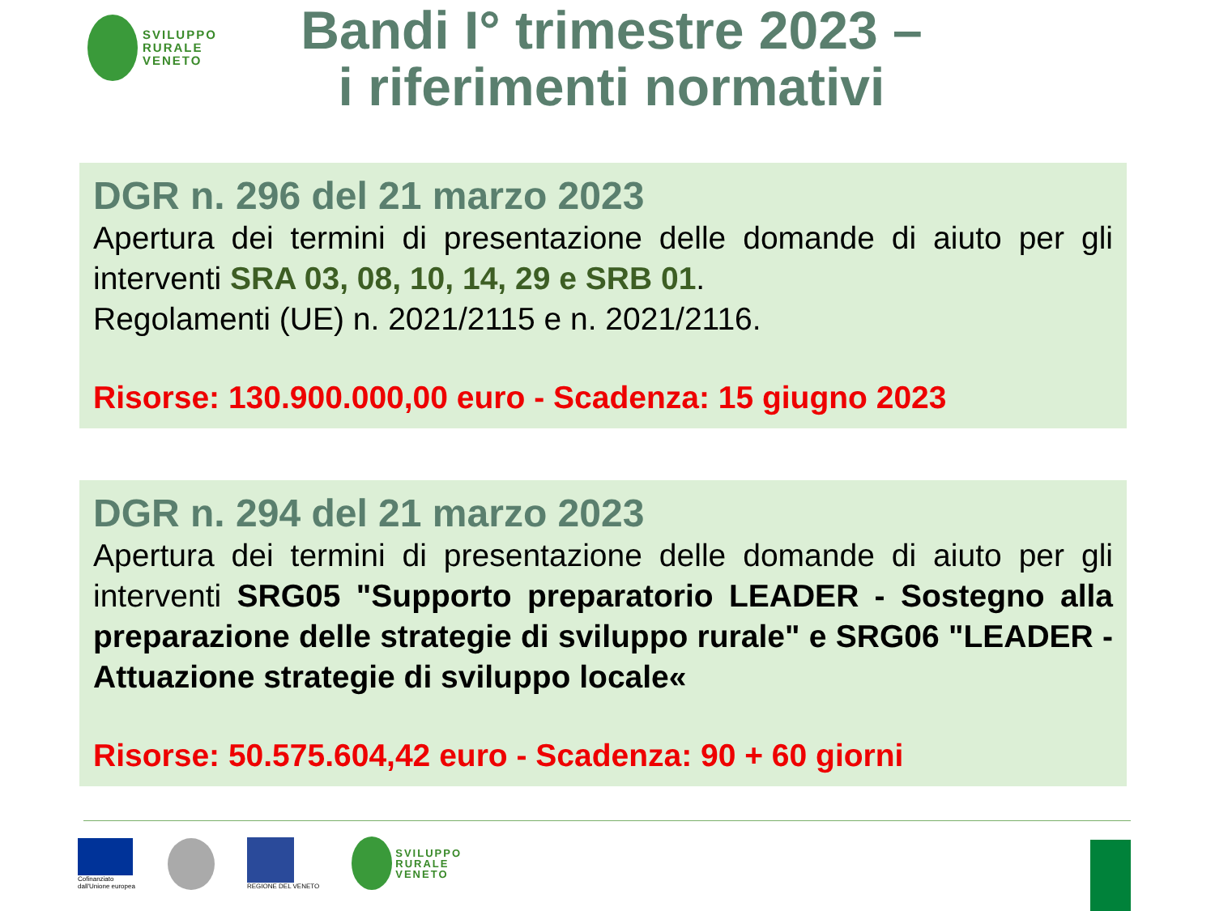SVILUPPO
RURALE
VENETO
Bandi I° trimestre 2023 –
i riferimenti normativi
DGR n. 296 del 21 marzo 2023
Apertura dei termini di presentazione delle domande di aiuto per gli interventi SRA 03, 08, 10, 14, 29 e SRB 01.
Regolamenti (UE) n. 2021/2115 e n. 2021/2116.
Risorse: 130.900.000,00 euro - Scadenza: 15 giugno 2023
DGR n. 294 del 21 marzo 2023
Apertura dei termini di presentazione delle domande di aiuto per gli interventi SRG05 "Supporto preparatorio LEADER - Sostegno alla preparazione delle strategie di sviluppo rurale" e SRG06 "LEADER - Attuazione strategie di sviluppo locale«
Risorse: 50.575.604,42 euro - Scadenza: 90 + 60 giorni
Cofinanziato
dall'Unione europea
REGIONE DEL VENETO
SVILUPPO
RURALE
VENETO